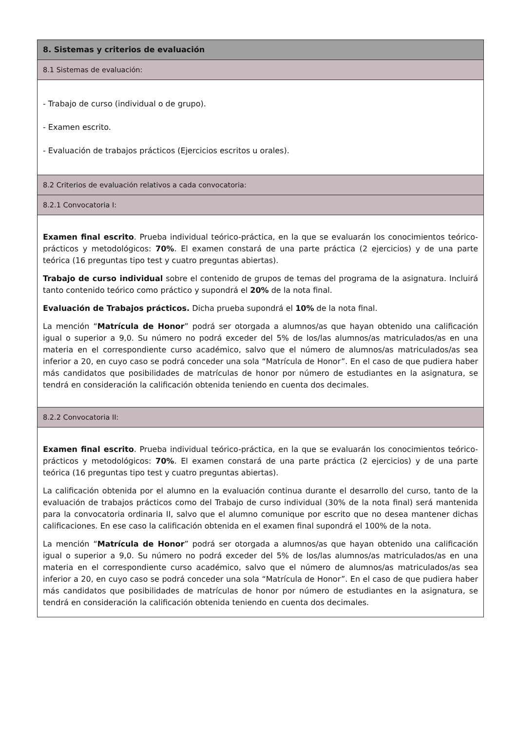| 8. Sistemas y criterios de evaluación |
| 8.1 Sistemas de evaluación: |
| - Trabajo de curso (individual o de grupo). - Examen escrito. - Evaluación de trabajos prácticos (Ejercicios escritos u orales). |
| 8.2 Criterios de evaluación relativos a cada convocatoria: |
| 8.2.1 Convocatoria I: |
| Examen final escrito . Prueba individual teórico-práctica, en la que se evaluarán los conocimientos teórico-prácticos y metodológicos: 70% . El examen constará de una parte práctica (2 ejercicios) y de una parte teórica (16 preguntas tipo test y cuatro preguntas abiertas). Trabajo de curso individual sobre el contenido de grupos de temas del programa de la asignatura. Incluirá tanto contenido teórico como práctico y supondrá el 20% de la nota final. Evaluación de Trabajos prácticos. Dicha prueba supondrá el 10% de la nota final. La mención “ Matrícula de Honor ” podrá ser otorgada a alumnos/as que hayan obtenido una calificación igual o superior a 9,0. Su número no podrá exceder del 5% de los/las alumnos/as matriculados/as en una materia en el correspondiente curso académico, salvo que el número de alumnos/as matriculados/as sea inferior a 20, en cuyo caso se podrá conceder una sola “Matrícula de Honor”. En el caso de que pudiera haber más candidatos que posibilidades de matrículas de honor por número de estudiantes en la asignatura, se tendrá en consideración la calificación obtenida teniendo en cuenta dos decimales. |
| 8.2.2 Convocatoria II: |
| Examen final escrito . Prueba individual teórico-práctica, en la que se evaluarán los conocimientos teórico-prácticos y metodológicos: 70% . El examen constará de una parte práctica (2 ejercicios) y de una parte teórica (16 preguntas tipo test y cuatro preguntas abiertas). La calificación obtenida por el alumno en la evaluación continua durante el desarrollo del curso, tanto de la evaluación de trabajos prácticos como del Trabajo de curso individual (30% de la nota final) será mantenida para la convocatoria ordinaria II, salvo que el alumno comunique por escrito que no desea mantener dichas calificaciones. En ese caso la calificación obtenida en el examen final supondrá el 100% de la nota. La mención “ Matrícula de Honor ” podrá ser otorgada a alumnos/as que hayan obtenido una calificación igual o superior a 9,0. Su número no podrá exceder del 5% de los/las alumnos/as matriculados/as en una materia en el correspondiente curso académico, salvo que el número de alumnos/as matriculados/as sea inferior a 20, en cuyo caso se podrá conceder una sola “Matrícula de Honor”. En el caso de que pudiera haber más candidatos que posibilidades de matrículas de honor por número de estudiantes en la asignatura, se tendrá en consideración la calificación obtenida teniendo en cuenta dos decimales. |